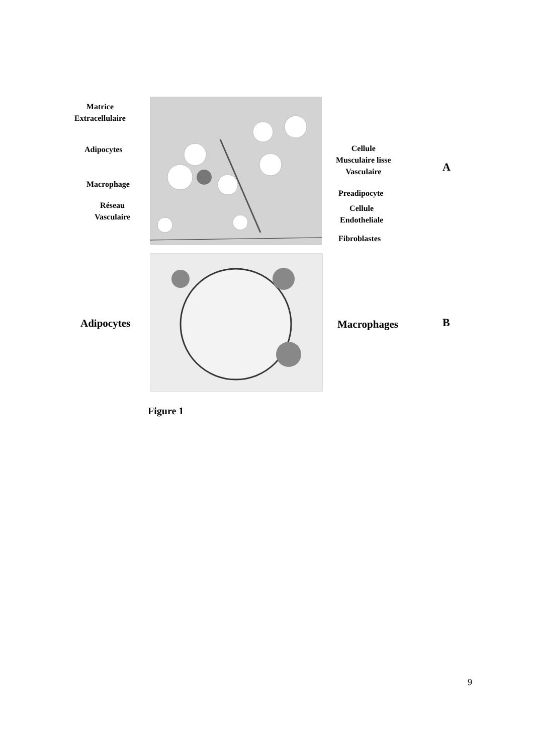Matrice
Extracellulaire
Adipocytes
Macrophage
Réseau
Vasculaire
Cellule
Musculaire lisse
Vasculaire
A
Preadipocyte
Cellule
Endotheliale
Fibroblastes
Adipocytes Macrophages B
Figure 1
9